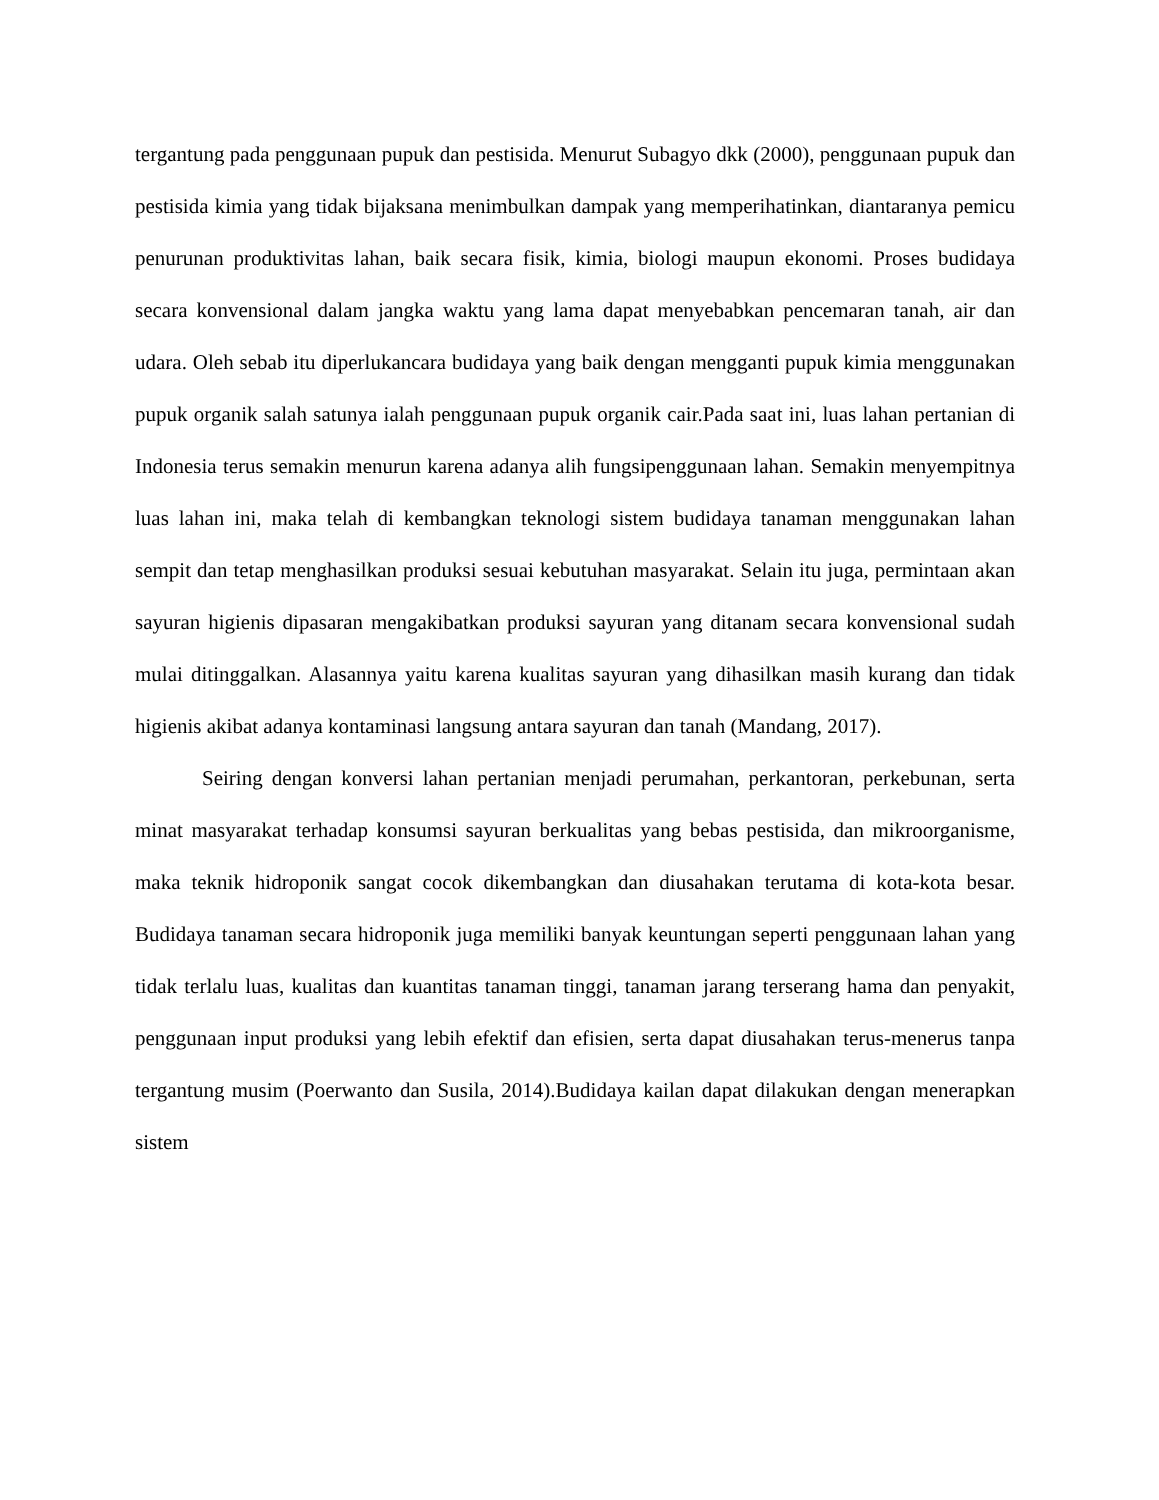tergantung pada penggunaan pupuk dan pestisida. Menurut Subagyo dkk (2000), penggunaan pupuk dan pestisida kimia yang tidak bijaksana menimbulkan dampak yang memperihatinkan, diantaranya pemicu penurunan produktivitas lahan, baik secara fisik, kimia, biologi maupun ekonomi. Proses budidaya secara konvensional dalam jangka waktu yang lama dapat menyebabkan pencemaran tanah, air dan udara. Oleh sebab itu diperlukancara budidaya yang baik dengan mengganti pupuk kimia menggunakan pupuk organik salah satunya ialah penggunaan pupuk organik cair.Pada saat ini, luas lahan pertanian di Indonesia terus semakin menurun karena adanya alih fungsipenggunaan lahan. Semakin menyempitnya luas lahan ini, maka telah di kembangkan teknologi sistem budidaya tanaman menggunakan lahan sempit dan tetap menghasilkan produksi sesuai kebutuhan masyarakat. Selain itu juga, permintaan akan sayuran higienis dipasaran mengakibatkan produksi sayuran yang ditanam secara konvensional sudah mulai ditinggalkan. Alasannya yaitu karena kualitas sayuran yang dihasilkan masih kurang dan tidak higienis akibat adanya kontaminasi langsung antara sayuran dan tanah (Mandang, 2017).
Seiring dengan konversi lahan pertanian menjadi perumahan, perkantoran, perkebunan, serta minat masyarakat terhadap konsumsi sayuran berkualitas yang bebas pestisida, dan mikroorganisme, maka teknik hidroponik sangat cocok dikembangkan dan diusahakan terutama di kota-kota besar. Budidaya tanaman secara hidroponik juga memiliki banyak keuntungan seperti penggunaan lahan yang tidak terlalu luas, kualitas dan kuantitas tanaman tinggi, tanaman jarang terserang hama dan penyakit, penggunaan input produksi yang lebih efektif dan efisien, serta dapat diusahakan terus-menerus tanpa tergantung musim (Poerwanto dan Susila, 2014).Budidaya kailan dapat dilakukan dengan menerapkan sistem